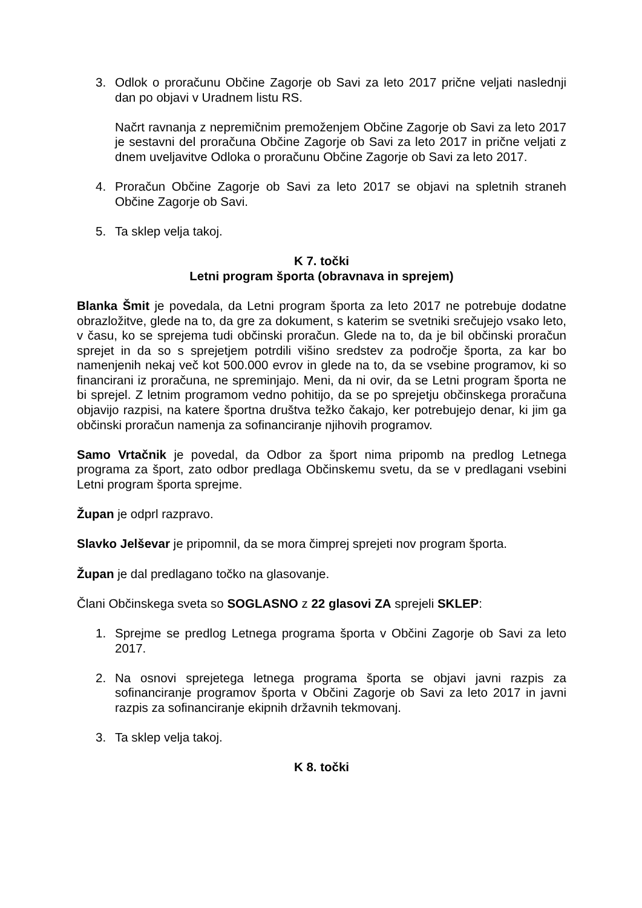3. Odlok o proračunu Občine Zagorje ob Savi za leto 2017 prične veljati naslednji dan po objavi v Uradnem listu RS.
Načrt ravnanja z nepremičnim premoženjem Občine Zagorje ob Savi za leto 2017 je sestavni del proračuna Občine Zagorje ob Savi za leto 2017 in prične veljati z dnem uveljavitve Odloka o proračunu Občine Zagorje ob Savi za leto 2017.
4. Proračun Občine Zagorje ob Savi za leto 2017 se objavi na spletnih straneh Občine Zagorje ob Savi.
5. Ta sklep velja takoj.
K 7. točki
Letni program športa (obravnava in sprejem)
Blanka Šmit je povedala, da Letni program športa za leto 2017 ne potrebuje dodatne obrazložitve, glede na to, da gre za dokument, s katerim se svetniki srečujejo vsako leto, v času, ko se sprejema tudi občinski proračun. Glede na to, da je bil občinski proračun sprejet in da so s sprejetjem potrdili višino sredstev za področje športa, za kar bo namenjenih nekaj več kot 500.000 evrov in glede na to, da se vsebine programov, ki so financirani iz proračuna, ne spreminjajo. Meni, da ni ovir, da se Letni program športa ne bi sprejel. Z letnim programom vedno pohitijo, da se po sprejetju občinskega proračuna objavijo razpisi, na katere športna društva težko čakajo, ker potrebujejo denar, ki jim ga občinski proračun namenja za sofinanciranje njihovih programov.
Samo Vrtačnik je povedal, da Odbor za šport nima pripomb na predlog Letnega programa za šport, zato odbor predlaga Občinskemu svetu, da se v predlagani vsebini Letni program športa sprejme.
Župan je odprl razpravo.
Slavko Jelševar je pripomnil, da se mora čimprej sprejeti nov program športa.
Župan je dal predlagano točko na glasovanje.
Člani Občinskega sveta so SOGLASNO z 22 glasovi ZA sprejeli SKLEP:
1. Sprejme se predlog Letnega programa športa v Občini Zagorje ob Savi za leto 2017.
2. Na osnovi sprejetega letnega programa športa se objavi javni razpis za sofinanciranje programov športa v Občini Zagorje ob Savi za leto 2017 in javni razpis za sofinanciranje ekipnih državnih tekmovanj.
3. Ta sklep velja takoj.
K 8. točki